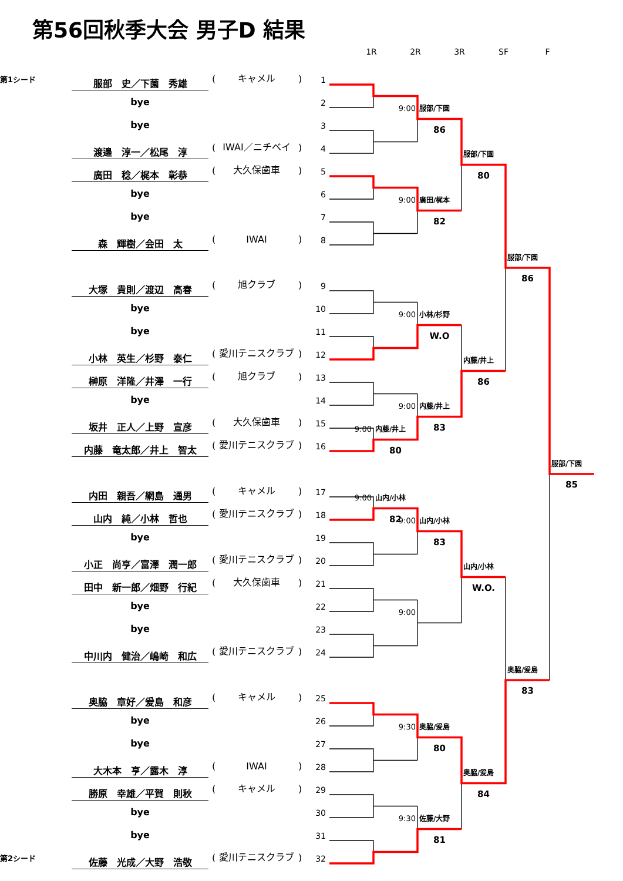第56回秋季大会 男子D 結果
1R 2R 3R SF F
| 第1シード | 服部 史／下薗 秀雄 | ( | キャメル | ) | 1 |
| | bye | | | | 2 |
| | bye | | | | 3 |
| | 渡邉 淳一／松尾 淳 | ( | IWAI／ニチベイ | ) | 4 |
| | 廣田 稔／梶本 彰恭 | ( | 大久保歯車 | ) | 5 |
| | bye | | | | 6 |
| | bye | | | | 7 |
| | 森 輝樹／会田 太 | ( | IWAI | ) | 8 |
| | 大塚 貴則／渡辺 高春 | ( | 旭クラブ | ) | 9 |
| | bye | | | | 10 |
| | bye | | | | 11 |
| | 小林 英生／杉野 泰仁 | ( | 愛川テニスクラブ | ) | 12 |
| | 榊原 洋隆／井澤 一行 | ( | 旭クラブ | ) | 13 |
| | bye | | | | 14 |
| | 坂井 正人／上野 宣彦 | ( | 大久保歯車 | ) | 15 |
| | 内藤 竜太郎／井上 智太 | ( | 愛川テニスクラブ | ) | 16 |
| | 内田 親吾／網島 通男 | ( | キャメル | ) | 17 |
| | 山内 純／小林 哲也 | ( | 愛川テニスクラブ | ) | 18 |
| | bye | | | | 19 |
| | 小正 尚亨／富澤 潤一郎 | ( | 愛川テニスクラブ | ) | 20 |
| | 田中 新一郎／畑野 行紀 | ( | 大久保歯車 | ) | 21 |
| | bye | | | | 22 |
| | bye | | | | 23 |
| | 中川内 健治／嶋崎 和広 | ( | 愛川テニスクラブ | ) | 24 |
| | 奥脇 章好／爰島 和彦 | ( | キャメル | ) | 25 |
| | bye | | | | 26 |
| | bye | | | | 27 |
| | 大木本 亨／露木 淳 | ( | IWAI | ) | 28 |
| | 勝原 幸雄／平賀 則秋 | ( | キャメル | ) | 29 |
| | bye | | | | 30 |
| | bye | | | | 31 |
| 第2シード | 佐藤 光成／大野 浩敬 | ( | 愛川テニスクラブ | ) | 32 |
9:00
服部/下園
86
服部/下園
80
9:00
廣田/梶本
82
服部/下園
86
9:00
小林/杉野
W.O
内藤/井上
86
9:00
内藤/井上
83
9:00
内藤/井上
80
服部/下園
85
9:00
山内/小林
82
9:00
山内/小林
83
山内/小林
W.O.
9:00
奥脇/爰島
83
9:30
奥脇/爰島
80
奥脇/爰島
84
9:30
佐藤/大野
81